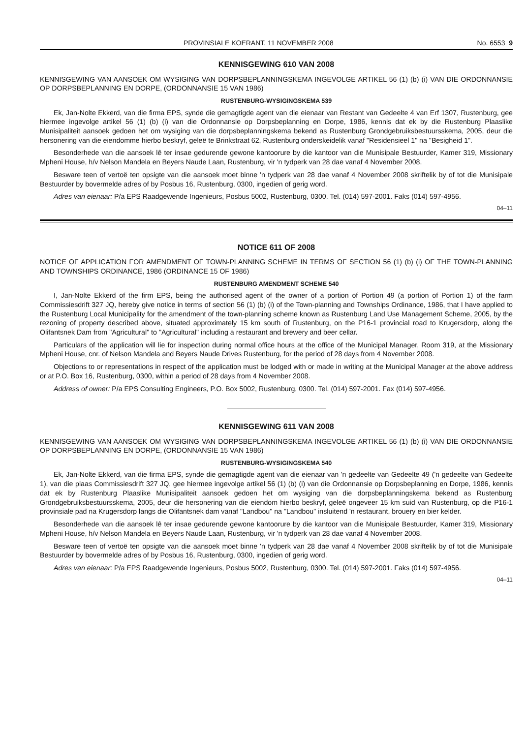PROVINSIALE KOERANT, 11 NOVEMBER 2008 No. 6553 9
KENNISGEWING 610 VAN 2008
KENNISGEWING VAN AANSOEK OM WYSIGING VAN DORPSBEPLANNINGSKEMA INGEVOLGE ARTIKEL 56 (1) (b) (i) VAN DIE ORDONNANSIE OP DORPSBEPLANNING EN DORPE, (ORDONNANSIE 15 VAN 1986)
RUSTENBURG-WYSIGINGSKEMA 539
Ek, Jan-Nolte Ekkerd, van die firma EPS, synde die gemagtigde agent van die eienaar van Restant van Gedeelte 4 van Erf 1307, Rustenburg, gee hiermee ingevolge artikel 56 (1) (b) (i) van die Ordonnansie op Dorpsbeplanning en Dorpe, 1986, kennis dat ek by die Rustenburg Plaaslike Munisipaliteit aansoek gedoen het om wysiging van die dorpsbeplanningskema bekend as Rustenburg Grondgebruiksbestuursskema, 2005, deur die hersonering van die eiendomme hierbo beskryf, geleë te Brinkstraat 62, Rustenburg onderskeidelik vanaf "Residensieel 1" na "Besigheid 1".
Besonderhede van die aansoek lê ter insae gedurende gewone kantoorure by die kantoor van die Munisipale Bestuurder, Kamer 319, Missionary Mpheni House, h/v Nelson Mandela en Beyers Naude Laan, Rustenburg, vir 'n tydperk van 28 dae vanaf 4 November 2008.
Besware teen of vertoë ten opsigte van die aansoek moet binne 'n tydperk van 28 dae vanaf 4 November 2008 skriftelik by of tot die Munisipale Bestuurder by bovermelde adres of by Posbus 16, Rustenburg, 0300, ingedien of gerig word.
Adres van eienaar: P/a EPS Raadgewende Ingenieurs, Posbus 5002, Rustenburg, 0300. Tel. (014) 597-2001. Faks (014) 597-4956.
04–11
NOTICE 611 OF 2008
NOTICE OF APPLICATION FOR AMENDMENT OF TOWN-PLANNING SCHEME IN TERMS OF SECTION 56 (1) (b) (i) OF THE TOWN-PLANNING AND TOWNSHIPS ORDINANCE, 1986 (ORDINANCE 15 OF 1986)
RUSTENBURG AMENDMENT SCHEME 540
I, Jan-Nolte Ekkerd of the firm EPS, being the authorised agent of the owner of a portion of Portion 49 (a portion of Portion 1) of the farm Commissiesdrift 327 JQ, hereby give notice in terms of section 56 (1) (b) (i) of the Town-planning and Townships Ordinance, 1986, that I have applied to the Rustenburg Local Municipality for the amendment of the town-planning scheme known as Rustenburg Land Use Management Scheme, 2005, by the rezoning of property described above, situated approximately 15 km south of Rustenburg, on the P16-1 provincial road to Krugersdorp, along the Olifantsnek Dam from "Agricultural" to "Agricultural" including a restaurant and brewery and beer cellar.
Particulars of the application will lie for inspection during normal office hours at the office of the Municipal Manager, Room 319, at the Missionary Mpheni House, cnr. of Nelson Mandela and Beyers Naude Drives Rustenburg, for the period of 28 days from 4 November 2008.
Objections to or representations in respect of the application must be lodged with or made in writing at the Municipal Manager at the above address or at P.O. Box 16, Rustenburg, 0300, within a period of 28 days from 4 November 2008.
Address of owner: P/a EPS Consulting Engineers, P.O. Box 5002, Rustenburg, 0300. Tel. (014) 597-2001. Fax (014) 597-4956.
KENNISGEWING 611 VAN 2008
KENNISGEWING VAN AANSOEK OM WYSIGING VAN DORPSBEPLANNINGSKEMA INGEVOLGE ARTIKEL 56 (1) (b) (i) VAN DIE ORDONNANSIE OP DORPSBEPLANNING EN DORPE, (ORDONNANSIE 15 VAN 1986)
RUSTENBURG-WYSIGINGSKEMA 540
Ek, Jan-Nolte Ekkerd, van die firma EPS, synde die gemagtigde agent van die eienaar van 'n gedeelte van Gedeelte 49 ('n gedeelte van Gedeelte 1), van die plaas Commissiesdrift 327 JQ, gee hiermee ingevolge artikel 56 (1) (b) (i) van die Ordonnansie op Dorpsbeplanning en Dorpe, 1986, kennis dat ek by Rustenburg Plaaslike Munisipaliteit aansoek gedoen het om wysiging van die dorpsbeplanningskema bekend as Rustenburg Grondgebruiksbestuursskema, 2005, deur die hersonering van die eiendom hierbo beskryf, geleë ongeveer 15 km suid van Rustenburg, op die P16-1 provinsiale pad na Krugersdorp langs die Olifantsnek dam vanaf "Landbou" na "Landbou" insluitend 'n restaurant, brouery en bier kelder.
Besonderhede van die aansoek lê ter insae gedurende gewone kantoorure by die kantoor van die Munisipale Bestuurder, Kamer 319, Missionary Mpheni House, h/v Nelson Mandela en Beyers Naude Laan, Rustenburg, vir 'n tydperk van 28 dae vanaf 4 November 2008.
Besware teen of vertoë ten opsigte van die aansoek moet binne 'n tydperk van 28 dae vanaf 4 November 2008 skriftelik by of tot die Munisipale Bestuurder by bovermelde adres of by Posbus 16, Rustenburg, 0300, ingedien of gerig word.
Adres van eienaar: P/a EPS Raadgewende Ingenieurs, Posbus 5002, Rustenburg, 0300. Tel. (014) 597-2001. Faks (014) 597-4956.
04–11